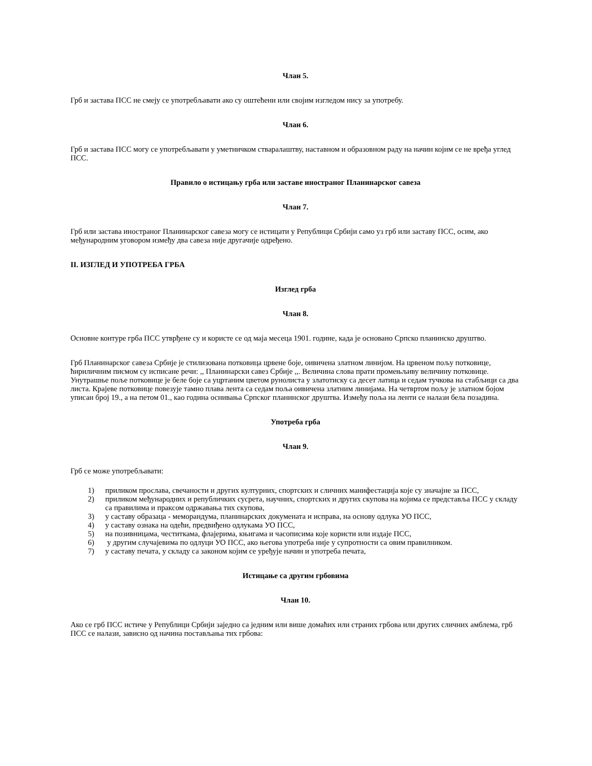Члан 5.
Грб и застава ПСС не смеју се употребљавати ако су оштећени или својим изгледом нису за употребу.
Члан 6.
Грб и застава ПСС могу се употребљавати у уметничком стваралаштву, наставном и образовном раду на начин којим се не вређа углед ПСС.
Правило о истицању грба или заставе иностраног Планинарског савеза
Члан 7.
Грб или застава иностраног Планинарског савеза могу се истицати у Републици Србији само уз грб или заставу ПСС, осим, ако међународним уговором између два савеза није другачије одређено.
II. ИЗГЛЕД И УПОТРЕБА ГРБА
Изглед грба
Члан 8.
Основне контуре грба ПСС утврђене су и користе се од маја месеца 1901. године, када је основано Српско планинско друштво.
Грб Планинарског савеза Србије је стилизована потковица црвене боје, оивичена златном линијом. На црвеном пољу потковице, ћириличним писмом су исписане речи: ,, Планинарски савез Србије ,,. Величина слова прати промењљиву величину потковице. Унутрашње поље потковице је беле боје са уцртаним цветом рунолиста у златотиску са десет латица и седам тучкова на стабљици са два листа. Крајеве потковице повезује тамно плава лента са седам поља оивичена златним линијама. На четвртом пољу је златном бојом уписан број 19., а на петом 01., као година оснивања Српског планинског друштва. Између поља на ленти се налази бела позадина.
Употреба грба
Члан 9.
Грб се може употребљавати:
1) приликом прослава, свечаности и других културних, спортских и сличних манифестација које су значајне за ПСС,
2) приликом међународних и републичких сусрета, научних, спортских и других скупова на којима се представља ПСС у складу са правилима и праксом одржавања тих скупова,
3) у саставу образаца - меморандума, планинарских докумената и исправа, на основу одлука УО ПСС,
4) у саставу ознака на одећи, предвиђено одлукама УО ПСС,
5) на позивницама, честиткама, флајерима, књигама и часописима које користи или издаје ПСС,
6) у другим случајевима по одлуци УО ПСС, ако његова употреба није у супротности са овим правилником.
7) у саставу печата, у складу са законом којим се уређује начин и употреба печата,
Истицање са другим грбовима
Члан 10.
Ако се грб ПСС истиче у Републици Србији заједно са једним или више домаћих или страних грбова или других сличних амблема, грб ПСС се налази, зависно од начина постављања тих грбова: